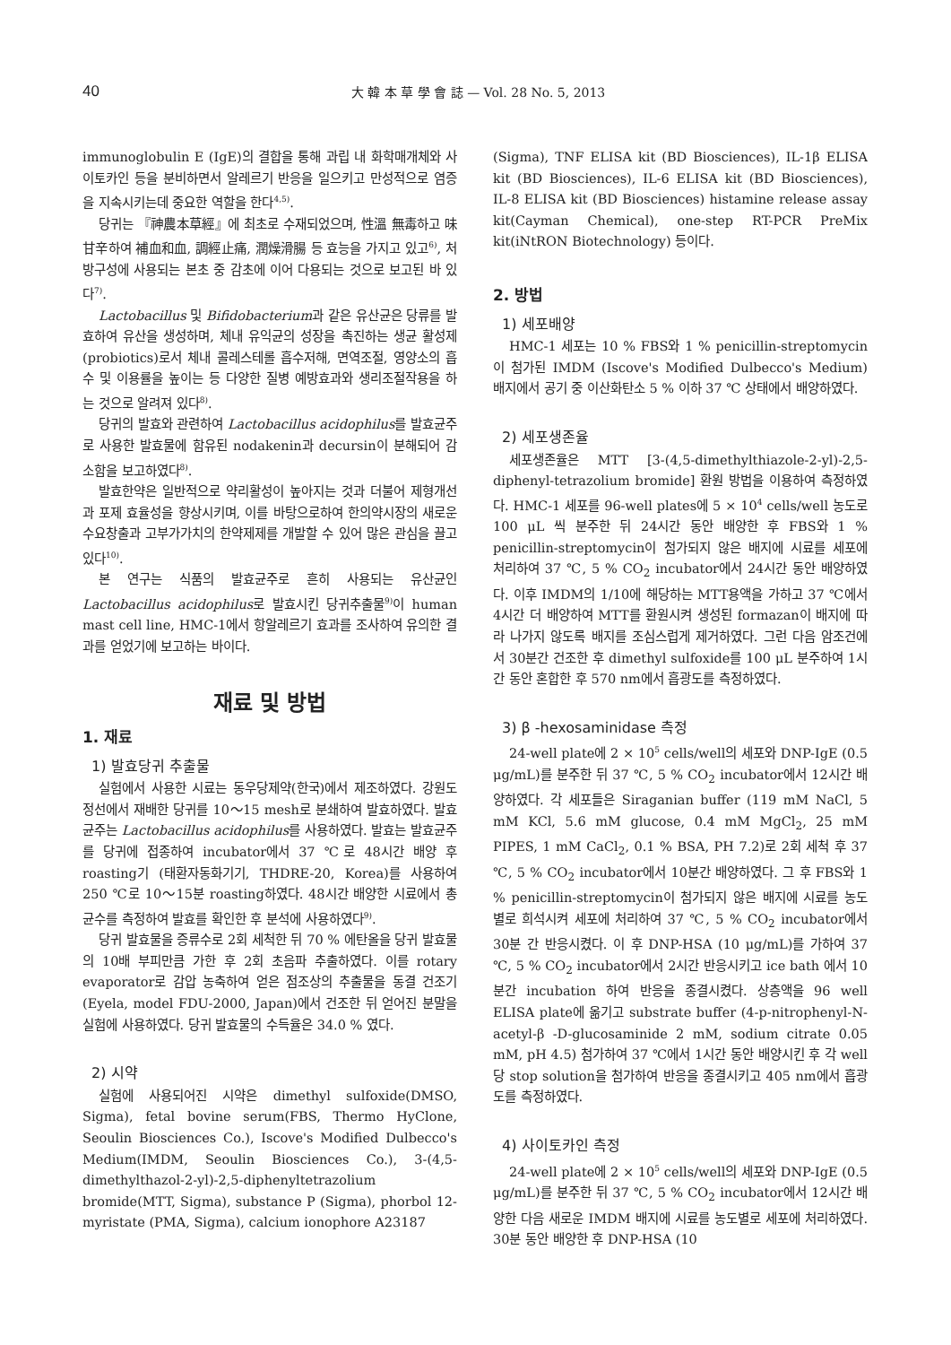40 大 韓 本 草 學 會 誌 — Vol. 28 No. 5, 2013
immunoglobulin E (IgE)의 결합을 통해 과립 내 화학매개체와 사이토카인 등을 분비하면서 알레르기 반응을 일으키고 만성적으로 염증을 지속시키는데 중요한 역할을 한다<sup>4,5)</sup>.
당귀는 『神農本草經』에 최초로 수재되었으며, 性溫 無毒하고 味甘辛하여 補血和血, 調經止痛, 潤燥滑腸 등 효능을 가지고 있고<sup>6)</sup>, 처방구성에 사용되는 본초 중 감초에 이어 다용되는 것으로 보고된 바 있다<sup>7)</sup>.
Lactobacillus 및 Bifidobacterium과 같은 유산균은 당류를 발효하여 유산을 생성하며, 체내 유익균의 성장을 촉진하는 생균 활성제(probiotics)로서 체내 콜레스테롤 흡수저해, 면역조절, 영양소의 흡수 및 이용률을 높이는 등 다양한 질병 예방효과와 생리조절작용을 하는 것으로 알려져 있다<sup>8)</sup>.
당귀의 발효와 관련하여 Lactobacillus acidophilus를 발효균주로 사용한 발효물에 함유된 nodakenin과 decursin이 분해되어 감소함을 보고하였다<sup>8)</sup>.
발효한약은 일반적으로 약리활성이 높아지는 것과 더불어 제형개선과 포제 효율성을 향상시키며, 이를 바탕으로하여 한의약시장의 새로운 수요창출과 고부가가치의 한약제제를 개발할 수 있어 많은 관심을 끌고 있다<sup>10)</sup>.
본 연구는 식품의 발효균주로 흔히 사용되는 유산균인 Lactobacillus acidophilus로 발효시킨 당귀추출물<sup>9)</sup>이 human mast cell line, HMC-1에서 항알레르기 효과를 조사하여 유의한 결과를 얻었기에 보고하는 바이다.
재료 및 방법
1. 재료
1) 발효당귀 추출물
실험에서 사용한 시료는 동우당제약(한국)에서 제조하였다. 강원도 정선에서 재배한 당귀를 10～15 mesh로 분쇄하여 발효하였다. 발효균주는 Lactobacillus acidophilus를 사용하였다. 발효는 발효균주를 당귀에 접종하여 incubator에서 37 ℃로 48시간 배양 후 roasting기 (태환자동화기기, THDRE-20, Korea)를 사용하여 250 ℃로 10～15분 roasting하였다. 48시간 배양한 시료에서 총균수를 측정하여 발효를 확인한 후 분석에 사용하였다<sup>9)</sup>.
당귀 발효물을 증류수로 2회 세척한 뒤 70 % 에탄올을 당귀 발효물의 10배 부피만큼 가한 후 2회 초음파 추출하였다. 이를 rotary evaporator로 감압 농축하여 얻은 점조상의 추출물을 동결 건조기 (Eyela, model FDU-2000, Japan)에서 건조한 뒤 얻어진 분말을 실험에 사용하였다. 당귀 발효물의 수득율은 34.0 % 였다.
2) 시약
실험에 사용되어진 시약은 dimethyl sulfoxide(DMSO, Sigma), fetal bovine serum(FBS, Thermo HyClone, Seoulin Biosciences Co.), Iscove's Modified Dulbecco's Medium(IMDM, Seoulin Biosciences Co.), 3-(4,5-dimethylthazol-2-yl)-2,5-diphenyltetrazolium bromide(MTT, Sigma), substance P (Sigma), phorbol 12-myristate (PMA, Sigma), calcium ionophore A23187
(Sigma), TNF ELISA kit (BD Biosciences), IL-1β ELISA kit (BD Biosciences), IL-6 ELISA kit (BD Biosciences), IL-8 ELISA kit (BD Biosciences) histamine release assay kit(Cayman Chemical), one-step RT-PCR PreMix kit(iNtRON Biotechnology) 등이다.
2. 방법
1) 세포배양
HMC-1 세포는 10 % FBS와 1 % penicillin-streptomycin이 첨가된 IMDM (Iscove's Modified Dulbecco's Medium) 배지에서 공기 중 이산화탄소 5 % 이하 37 ℃ 상태에서 배양하였다.
2) 세포생존율
세포생존율은 MTT [3-(4,5-dimethylthiazole-2-yl)-2,5-diphenyl-tetrazolium bromide] 환원 방법을 이용하여 측정하였다. HMC-1 세포를 96-well plates에 5 × 10<sup>4</sup> cells/well 농도로 100 μL 씩 분주한 뒤 24시간 동안 배양한 후 FBS와 1 % penicillin-streptomycin이 첨가되지 않은 배지에 시료를 세포에 처리하여 37 ℃, 5 % CO<sub>2</sub> incubator에서 24시간 동안 배양하였다. 이후 IMDM의 1/10에 해당하는 MTT용액을 가하고 37 ℃에서 4시간 더 배양하여 MTT를 환원시켜 생성된 formazan이 배지에 따라 나가지 않도록 배지를 조심스럽게 제거하였다. 그런 다음 암조건에서 30분간 건조한 후 dimethyl sulfoxide를 100 μL 분주하여 1시간 동안 혼합한 후 570 nm에서 흡광도를 측정하였다.
3) β -hexosaminidase 측정
24-well plate에 2 × 10<sup>5</sup> cells/well의 세포와 DNP-IgE (0.5 μg/mL)를 분주한 뒤 37 ℃, 5 % CO<sub>2</sub> incubator에서 12시간 배양하였다. 각 세포들은 Siraganian buffer (119 mM NaCl, 5 mM KCl, 5.6 mM glucose, 0.4 mM MgCl<sub>2</sub>, 25 mM PIPES, 1 mM CaCl<sub>2</sub>, 0.1 % BSA, PH 7.2)로 2회 세척 후 37 ℃, 5 % CO<sub>2</sub> incubator에서 10분간 배양하였다. 그 후 FBS와 1 % penicillin-streptomycin이 첨가되지 않은 배지에 시료를 농도별로 희석시켜 세포에 처리하여 37 ℃, 5 % CO<sub>2</sub> incubator에서 30분 간 반응시켰다. 이 후 DNP-HSA (10 μg/mL)를 가하여 37 ℃, 5 % CO<sub>2</sub> incubator에서 2시간 반응시키고 ice bath 에서 10분간 incubation 하여 반응을 종결시켰다. 상층액을 96 well ELISA plate에 옮기고 substrate buffer (4-p-nitrophenyl-N-acetyl-β -D-glucosaminide 2 mM, sodium citrate 0.05 mM, pH 4.5) 첨가하여 37 ℃에서 1시간 동안 배양시킨 후 각 well 당 stop solution을 첨가하여 반응을 종결시키고 405 nm에서 흡광도를 측정하였다.
4) 사이토카인 측정
24-well plate에 2 × 10<sup>5</sup> cells/well의 세포와 DNP-IgE (0.5 μg/mL)를 분주한 뒤 37 ℃, 5 % CO<sub>2</sub> incubator에서 12시간 배양한 다음 새로운 IMDM 배지에 시료를 농도별로 세포에 처리하였다. 30분 동안 배양한 후 DNP-HSA (10